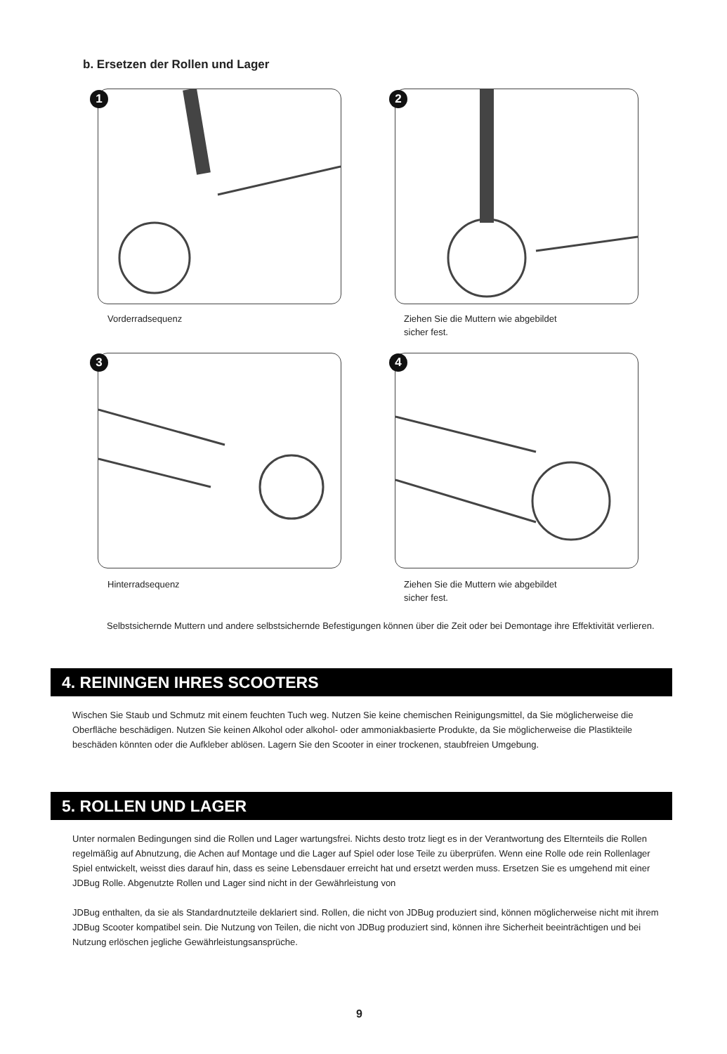b. Ersetzen der Rollen und Lager
1 2
Vorderradsequenz
Ziehen Sie die Muttern wie abgebildet
sicher fest.
3 4
Hinterradsequenz
Ziehen Sie die Muttern wie abgebildet
sicher fest.
Selbstsichernde Muttern und andere selbstsichernde Befestigungen können über die Zeit oder bei Demontage ihre Effektivität verlieren.
4. REININGEN IHRES SCOOTERS
Wischen Sie Staub und Schmutz mit einem feuchten Tuch weg. Nutzen Sie keine chemischen Reinigungsmittel, da Sie möglicherweise die Oberfläche beschädigen. Nutzen Sie keinen Alkohol oder alkohol- oder ammoniakbasierte Produkte, da Sie möglicherweise die Plastikteile beschäden könnten oder die Aufkleber ablösen. Lagern Sie den Scooter in einer trockenen, staubfreien Umgebung.
5. ROLLEN UND LAGER
Unter normalen Bedingungen sind die Rollen und Lager wartungsfrei. Nichts desto trotz liegt es in der Verantwortung des Elternteils die Rollen regelmäßig auf Abnutzung, die Achen auf Montage und die Lager auf Spiel oder lose Teile zu überprüfen. Wenn eine Rolle ode rein Rollenlager Spiel entwickelt, weisst dies darauf hin, dass es seine Lebensdauer erreicht hat und ersetzt werden muss. Ersetzen Sie es umgehend mit einer JDBug Rolle. Abgenutzte Rollen und Lager sind nicht in der Gewährleistung von
JDBug enthalten, da sie als Standardnutzteile deklariert sind. Rollen, die nicht von JDBug produziert sind, können möglicherweise nicht mit ihrem JDBug Scooter kompatibel sein. Die Nutzung von Teilen, die nicht von JDBug produziert sind, können ihre Sicherheit beeinträchtigen und bei Nutzung erlöschen jegliche Gewährleistungsansprüche.
9